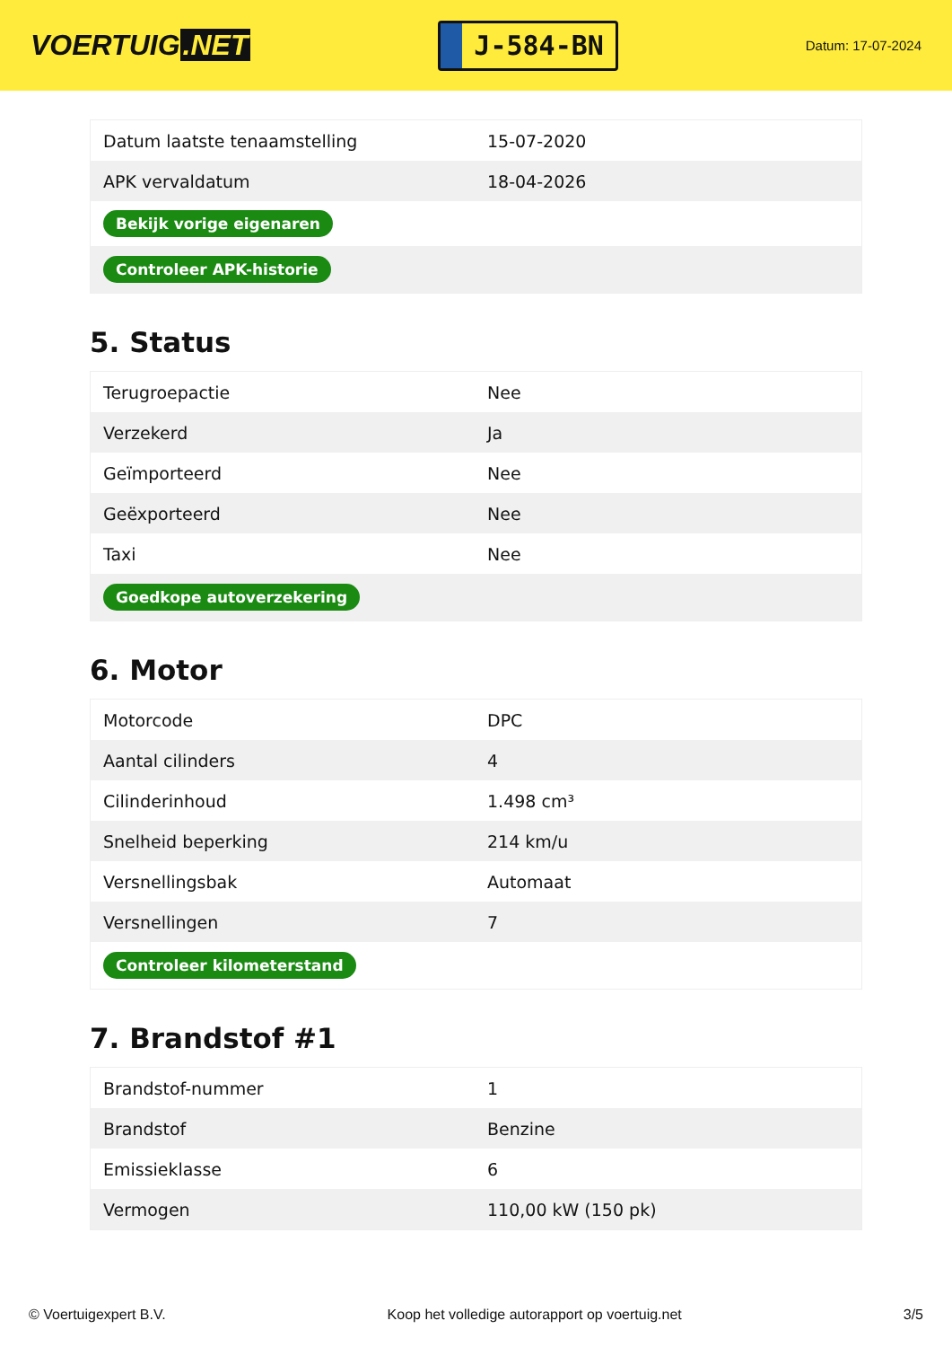VOERTUIG.NET
J-584-BN
Datum: 17-07-2024
| Datum laatste tenaamstelling | 15-07-2020 |
| APK vervaldatum | 18-04-2026 |
| Bekijk vorige eigenaren | |
| Controleer APK-historie | |
5. Status
| Terugroepactie | Nee |
| Verzekerd | Ja |
| Geïmporteerd | Nee |
| Geëxporteerd | Nee |
| Taxi | Nee |
| Goedkope autoverzekering | |
6. Motor
| Motorcode | DPC |
| Aantal cilinders | 4 |
| Cilinderinhoud | 1.498 cm³ |
| Snelheid beperking | 214 km/u |
| Versnellingsbak | Automaat |
| Versnellingen | 7 |
| Controleer kilometerstand | |
7. Brandstof #1
| Brandstof-nummer | 1 |
| Brandstof | Benzine |
| Emissieklasse | 6 |
| Vermogen | 110,00 kW (150 pk) |
© Voertuigexpert B.V. Koop het volledige autorapport op voertuig.net 3/5